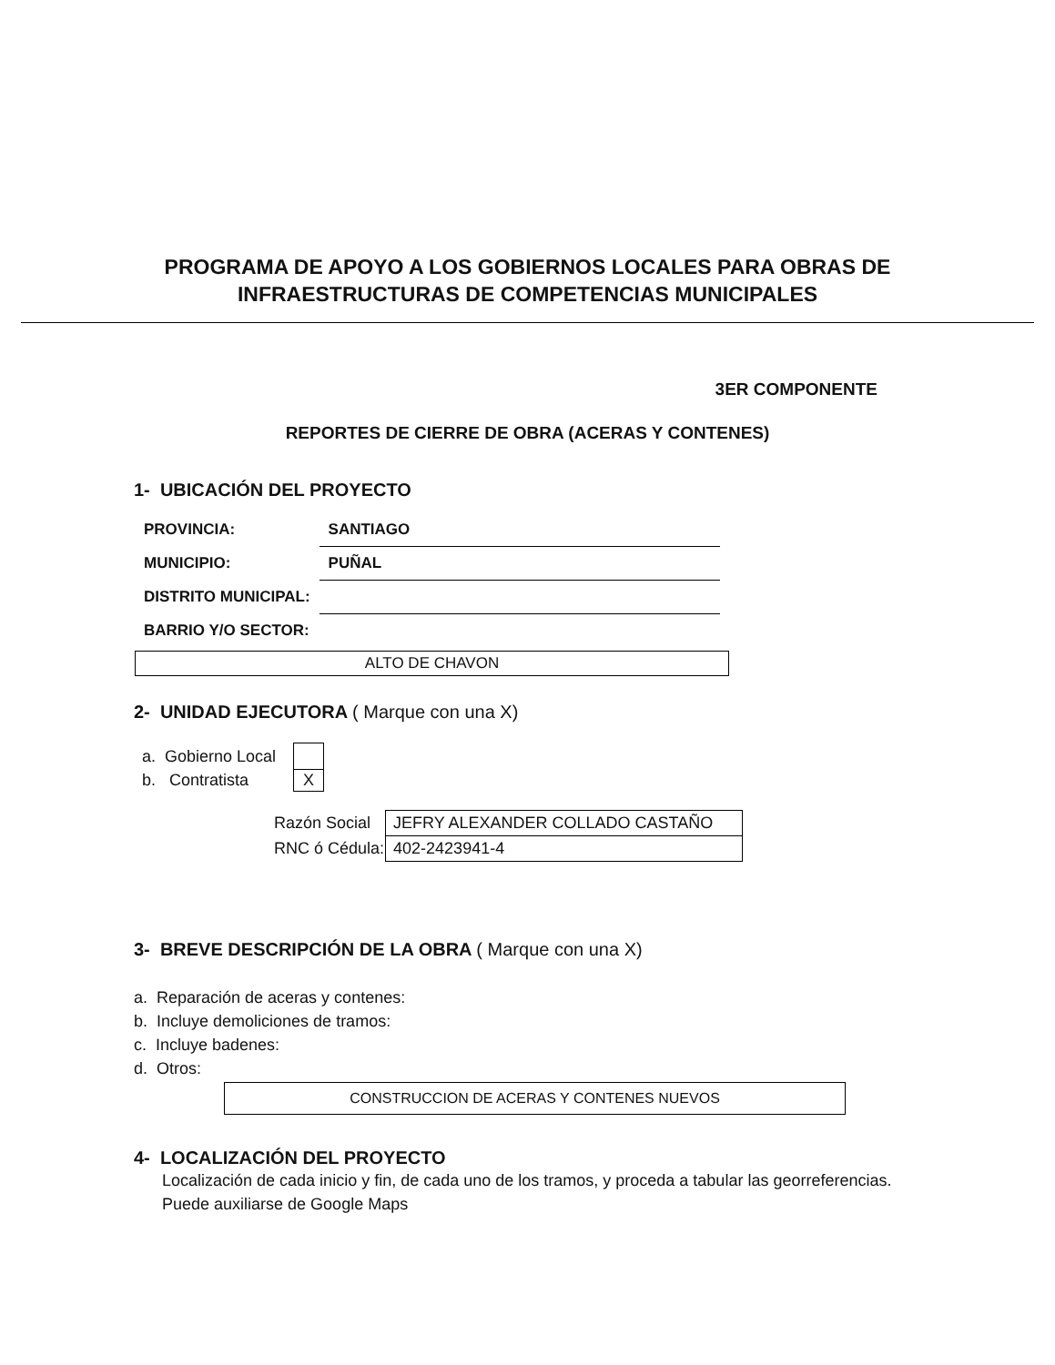PROGRAMA DE APOYO A LOS GOBIERNOS LOCALES PARA OBRAS DE
INFRAESTRUCTURAS DE COMPETENCIAS MUNICIPALES
3ER COMPONENTE
REPORTES DE CIERRE DE OBRA (ACERAS Y CONTENES)
1- UBICACIÓN DEL PROYECTO
| PROVINCIA: | SANTIAGO |
| MUNICIPIO: | PUÑAL |
| DISTRITO MUNICIPAL: | |
| BARRIO Y/O SECTOR: | |
ALTO DE CHAVON
2- UNIDAD EJECUTORA ( Marque con una X)
| a. Gobierno Local | |
| b. Contratista | X |
| Razón Social | JEFRY ALEXANDER COLLADO CASTAÑO |
| RNC ó Cédula: | 402-2423941-4 |
3- BREVE DESCRIPCIÓN DE LA OBRA ( Marque con una X)
a. Reparación de aceras y contenes:
b. Incluye demoliciones de tramos:
c. Incluye badenes:
d. Otros:
CONSTRUCCION DE ACERAS Y CONTENES NUEVOS
4- LOCALIZACIÓN DEL PROYECTO
Localización de cada inicio y fin, de cada uno de los tramos, y proceda a tabular las georreferencias.
Puede auxiliarse de Google Maps